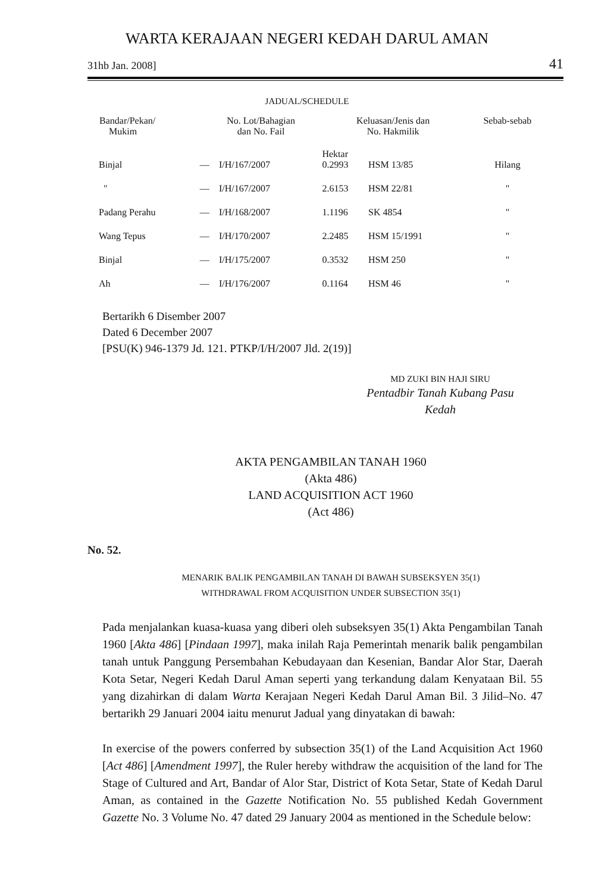WARTA KERAJAAN NEGERI KEDAH DARUL AMAN
31hb Jan. 2008] 41
JADUAL/SCHEDULE
| Bandar/Pekan/ Mukim | No. Lot/Bahagian dan No. Fail | | Keluasan/Jenis dan No. Hakmilik | | Sebab-sebab |
| --- | --- | --- | --- | --- | --- |
| Binjal | — | I/H/167/2007 | Hektar 0.2993 | HSM 13/85 | Hilang |
| " | — | I/H/167/2007 | 2.6153 | HSM 22/81 | " |
| Padang Perahu | — | I/H/168/2007 | 1.1196 | SK 4854 | " |
| Wang Tepus | — | I/H/170/2007 | 2.2485 | HSM 15/1991 | " |
| Binjal | — | I/H/175/2007 | 0.3532 | HSM 250 | " |
| Ah | — | I/H/176/2007 | 0.1164 | HSM 46 | " |
Bertarikh 6 Disember 2007
Dated 6 December 2007
[PSU(K) 946-1379 Jd. 121. PTKP/I/H/2007 Jld. 2(19)]
MD ZUKI BIN HAJI SIRU
Pentadbir Tanah Kubang Pasu
Kedah
AKTA PENGAMBILAN TANAH 1960
(Akta 486)
LAND ACQUISITION ACT 1960
(Act 486)
No. 52.
MENARIK BALIK PENGAMBILAN TANAH DI BAWAH SUBSEKSYEN 35(1)
WITHDRAWAL FROM ACQUISITION UNDER SUBSECTION 35(1)
Pada menjalankan kuasa-kuasa yang diberi oleh subseksyen 35(1) Akta Pengambilan Tanah 1960 [Akta 486] [Pindaan 1997], maka inilah Raja Pemerintah menarik balik pengambilan tanah untuk Panggung Persembahan Kebudayaan dan Kesenian, Bandar Alor Star, Daerah Kota Setar, Negeri Kedah Darul Aman seperti yang terkandung dalam Kenyataan Bil. 55 yang dizahirkan di dalam Warta Kerajaan Negeri Kedah Darul Aman Bil. 3 Jilid–No. 47 bertarikh 29 Januari 2004 iaitu menurut Jadual yang dinyatakan di bawah:
In exercise of the powers conferred by subsection 35(1) of the Land Acquisition Act 1960 [Act 486] [Amendment 1997], the Ruler hereby withdraw the acquisition of the land for The Stage of Cultured and Art, Bandar of Alor Star, District of Kota Setar, State of Kedah Darul Aman, as contained in the Gazette Notification No. 55 published Kedah Government Gazette No. 3 Volume No. 47 dated 29 January 2004 as mentioned in the Schedule below: